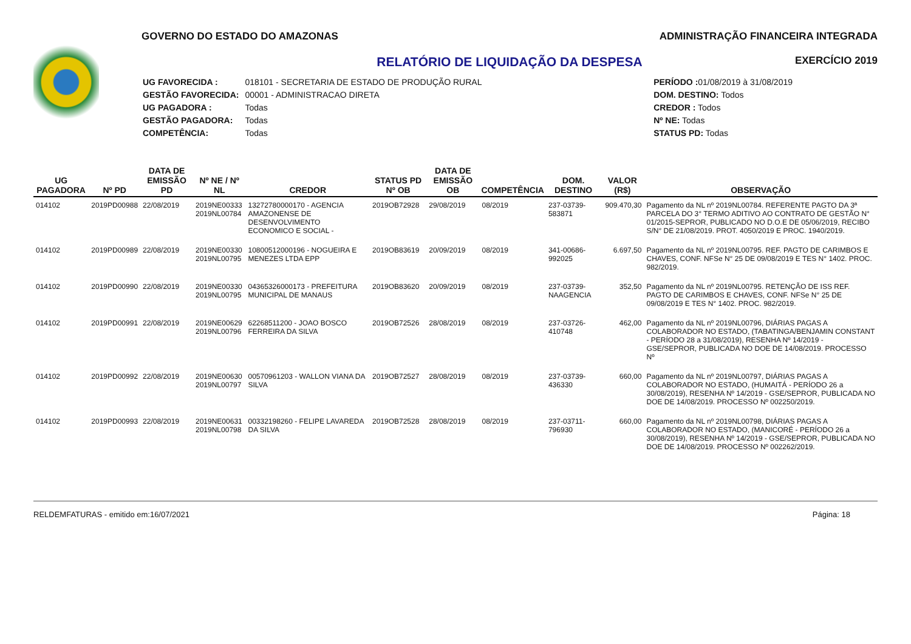GOVERNO DO ESTADO DO AMAZONAS ADMINISTRAÇÃO FINANCEIRA INTEGRADA
EXERCÍCIO 2019
RELATÓRIO DE LIQUIDAÇÃO DA DESPESA
| UG FAVORECIDA : | 018101 - SECRETARIA DE ESTADO DE PRODUÇÃO RURAL |
| GESTÃO FAVORECIDA: | 00001 - ADMINISTRACAO DIRETA |
| UG PAGADORA : | Todas |
| GESTÃO PAGADORA: | Todas |
| COMPETÊNCIA: | Todas |
| PERÍODO : 01/08/2019 à 31/08/2019 |
| DOM. DESTINO: Todos |
| CREDOR : Todos |
| Nº NE: Todas |
| STATUS PD: Todas |
| UG PAGADORA | Nº PD | DATA DE EMISSÃO PD | Nº NE / Nº NL | CREDOR | STATUS PD Nº OB | DATA DE EMISSÃO OB | COMPETÊNCIA | DOM. DESTINO | VALOR (R$) | OBSERVAÇÃO |
| --- | --- | --- | --- | --- | --- | --- | --- | --- | --- | --- |
| 014102 | 2019PD00988 | 22/08/2019 | 2019NE00333 2019NL00784 | 13272780000170 - AGENCIA AMAZONENSE DE DESENVOLVIMENTO ECONOMICO E SOCIAL - | 2019OB72928 | 29/08/2019 | 08/2019 | 237-03739-583871 | 909.470,30 | Pagamento da NL nº 2019NL00784. REFERENTE PAGTO DA 3ª PARCELA DO 3° TERMO ADITIVO AO CONTRATO DE GESTÃO N° 01/2015-SEPROR, PUBLICADO NO D.O.E DE 05/06/2019, RECIBO S/N° DE 21/08/2019. PROT. 4050/2019 E PROC. 1940/2019. |
| 014102 | 2019PD00989 | 22/08/2019 | 2019NE00330 2019NL00795 | 10800512000196 - NOGUEIRA E MENEZES LTDA EPP | 2019OB83619 | 20/09/2019 | 08/2019 | 341-00686-992025 | 6.697,50 | Pagamento da NL nº 2019NL00795. REF. PAGTO DE CARIMBOS E CHAVES, CONF. NFSe N° 25 DE 09/08/2019 E TES N° 1402. PROC. 982/2019. |
| 014102 | 2019PD00990 | 22/08/2019 | 2019NE00330 2019NL00795 | 04365326000173 - PREFEITURA MUNICIPAL DE MANAUS | 2019OB83620 | 20/09/2019 | 08/2019 | 237-03739-NAAGENCIA | 352,50 | Pagamento da NL nº 2019NL00795. RETENÇÃO DE ISS REF. PAGTO DE CARIMBOS E CHAVES, CONF. NFSe N° 25 DE 09/08/2019 E TES N° 1402. PROC. 982/2019. |
| 014102 | 2019PD00991 | 22/08/2019 | 2019NE00629 2019NL00796 | 62268511200 - JOAO BOSCO FERREIRA DA SILVA | 2019OB72526 | 28/08/2019 | 08/2019 | 237-03726-410748 | 462,00 | Pagamento da NL nº 2019NL00796, DIÁRIAS PAGAS A COLABORADOR NO ESTADO, (TABATINGA/BENJAMIN CONSTANT - PERÍODO 28 a 31/08/2019), RESENHA Nº 14/2019 - GSE/SEPROR, PUBLICADA NO DOE DE 14/08/2019. PROCESSO Nº |
| 014102 | 2019PD00992 | 22/08/2019 | 2019NE00630 2019NL00797 | 00570961203 - WALLON VIANA DA SILVA | 2019OB72527 | 28/08/2019 | 08/2019 | 237-03739-436330 | 660,00 | Pagamento da NL nº 2019NL00797, DIÁRIAS PAGAS A COLABORADOR NO ESTADO, (HUMAITÁ - PERÍODO 26 a 30/08/2019), RESENHA Nº 14/2019 - GSE/SEPROR, PUBLICADA NO DOE DE 14/08/2019. PROCESSO Nº 002250/2019. |
| 014102 | 2019PD00993 | 22/08/2019 | 2019NE00631 2019NL00798 | 00332198260 - FELIPE LAVAREDA DA SILVA | 2019OB72528 | 28/08/2019 | 08/2019 | 237-03711-796930 | 660,00 | Pagamento da NL nº 2019NL00798, DIÁRIAS PAGAS A COLABORADOR NO ESTADO, (MANICORÉ - PERÍODO 26 a 30/08/2019), RESENHA Nº 14/2019 - GSE/SEPROR, PUBLICADA NO DOE DE 14/08/2019. PROCESSO Nº 002262/2019. |
RELDEMFATURAS - emitido em:16/07/2021 Página: 18